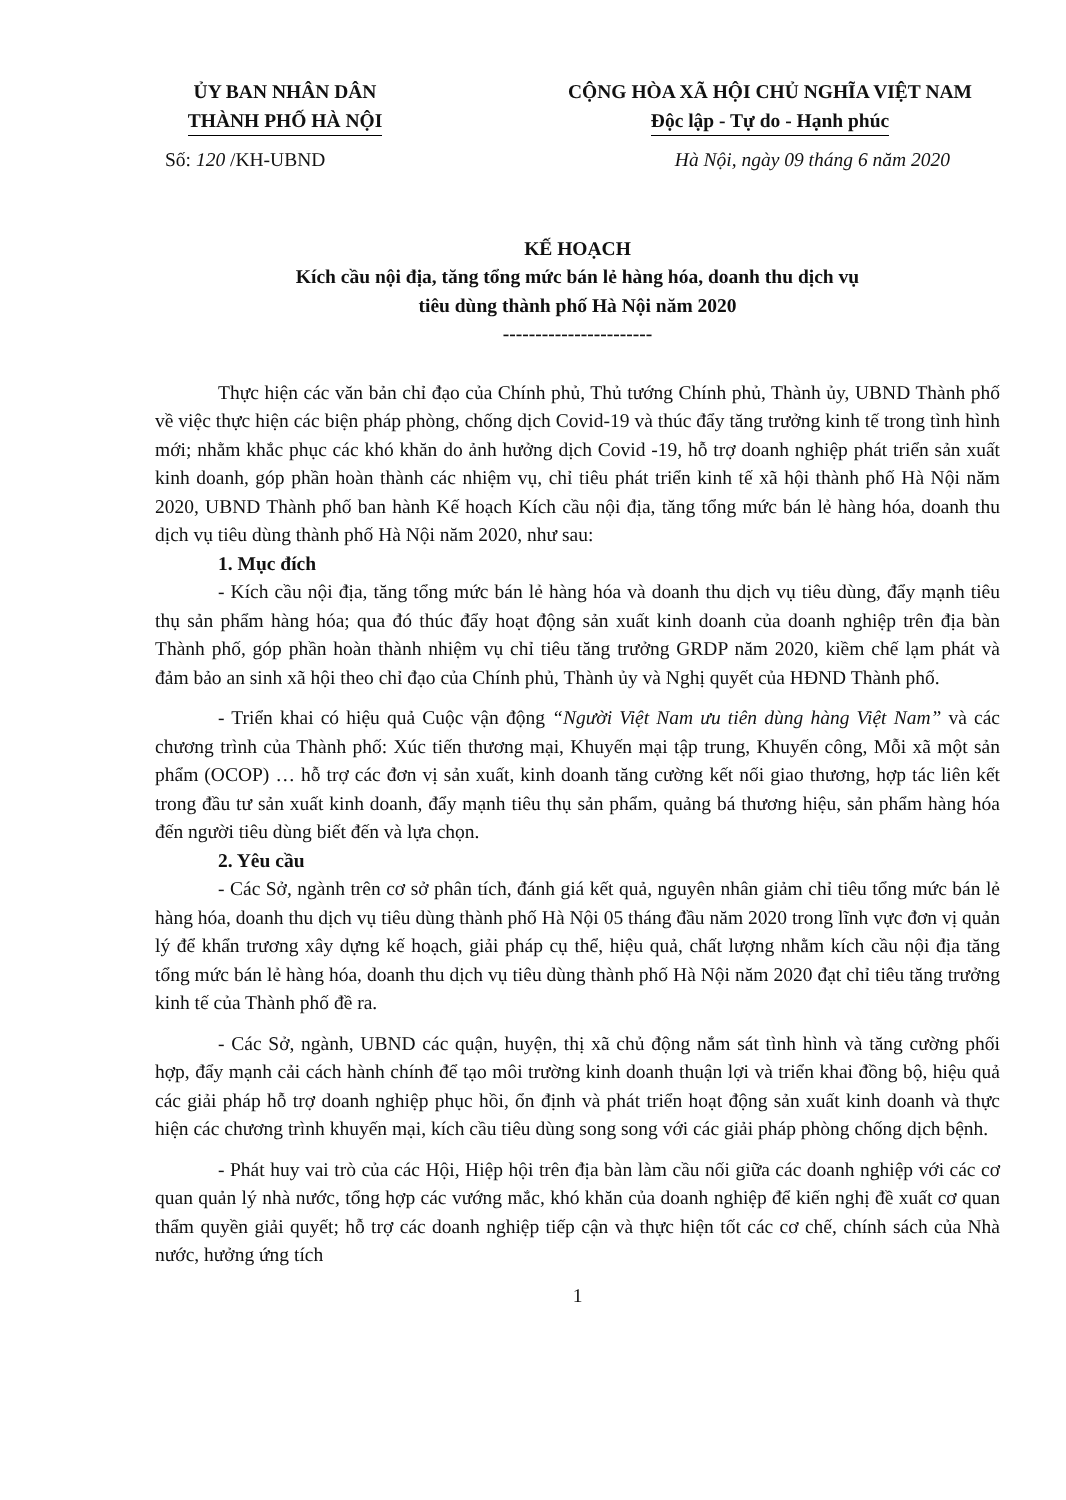ỦY BAN NHÂN DÂN
THÀNH PHỐ HÀ NỘI
CỘNG HÒA XÃ HỘI CHỦ NGHĨA VIỆT NAM
Độc lập - Tự do - Hạnh phúc
Số: 120 /KH-UBND Hà Nội, ngày 09 tháng 6 năm 2020
KẾ HOẠCH
Kích cầu nội địa, tăng tổng mức bán lẻ hàng hóa, doanh thu dịch vụ
tiêu dùng thành phố Hà Nội năm 2020
-----------------------
Thực hiện các văn bản chỉ đạo của Chính phủ, Thủ tướng Chính phủ, Thành ủy, UBND Thành phố về việc thực hiện các biện pháp phòng, chống dịch Covid-19 và thúc đẩy tăng trưởng kinh tế trong tình hình mới; nhằm khắc phục các khó khăn do ảnh hưởng dịch Covid -19, hỗ trợ doanh nghiệp phát triển sản xuất kinh doanh, góp phần hoàn thành các nhiệm vụ, chỉ tiêu phát triển kinh tế xã hội thành phố Hà Nội năm 2020, UBND Thành phố ban hành Kế hoạch Kích cầu nội địa, tăng tổng mức bán lẻ hàng hóa, doanh thu dịch vụ tiêu dùng thành phố Hà Nội năm 2020, như sau:
1. Mục đích
- Kích cầu nội địa, tăng tổng mức bán lẻ hàng hóa và doanh thu dịch vụ tiêu dùng, đẩy mạnh tiêu thụ sản phẩm hàng hóa; qua đó thúc đẩy hoạt động sản xuất kinh doanh của doanh nghiệp trên địa bàn Thành phố, góp phần hoàn thành nhiệm vụ chỉ tiêu tăng trưởng GRDP năm 2020, kiềm chế lạm phát và đảm bảo an sinh xã hội theo chỉ đạo của Chính phủ, Thành ủy và Nghị quyết của HĐND Thành phố.
- Triển khai có hiệu quả Cuộc vận động “Người Việt Nam ưu tiên dùng hàng Việt Nam” và các chương trình của Thành phố: Xúc tiến thương mại, Khuyến mại tập trung, Khuyến công, Mỗi xã một sản phẩm (OCOP) … hỗ trợ các đơn vị sản xuất, kinh doanh tăng cường kết nối giao thương, hợp tác liên kết trong đầu tư sản xuất kinh doanh, đẩy mạnh tiêu thụ sản phẩm, quảng bá thương hiệu, sản phẩm hàng hóa đến người tiêu dùng biết đến và lựa chọn.
2. Yêu cầu
- Các Sở, ngành trên cơ sở phân tích, đánh giá kết quả, nguyên nhân giảm chỉ tiêu tổng mức bán lẻ hàng hóa, doanh thu dịch vụ tiêu dùng thành phố Hà Nội 05 tháng đầu năm 2020 trong lĩnh vực đơn vị quản lý để khẩn trương xây dựng kế hoạch, giải pháp cụ thể, hiệu quả, chất lượng nhằm kích cầu nội địa tăng tổng mức bán lẻ hàng hóa, doanh thu dịch vụ tiêu dùng thành phố Hà Nội năm 2020 đạt chỉ tiêu tăng trưởng kinh tế của Thành phố đề ra.
- Các Sở, ngành, UBND các quận, huyện, thị xã chủ động nắm sát tình hình và tăng cường phối hợp, đẩy mạnh cải cách hành chính để tạo môi trường kinh doanh thuận lợi và triển khai đồng bộ, hiệu quả các giải pháp hỗ trợ doanh nghiệp phục hồi, ổn định và phát triển hoạt động sản xuất kinh doanh và thực hiện các chương trình khuyến mại, kích cầu tiêu dùng song song với các giải pháp phòng chống dịch bệnh.
- Phát huy vai trò của các Hội, Hiệp hội trên địa bàn làm cầu nối giữa các doanh nghiệp với các cơ quan quản lý nhà nước, tổng hợp các vướng mắc, khó khăn của doanh nghiệp để kiến nghị đề xuất cơ quan thẩm quyền giải quyết; hỗ trợ các doanh nghiệp tiếp cận và thực hiện tốt các cơ chế, chính sách của Nhà nước, hưởng ứng tích
1